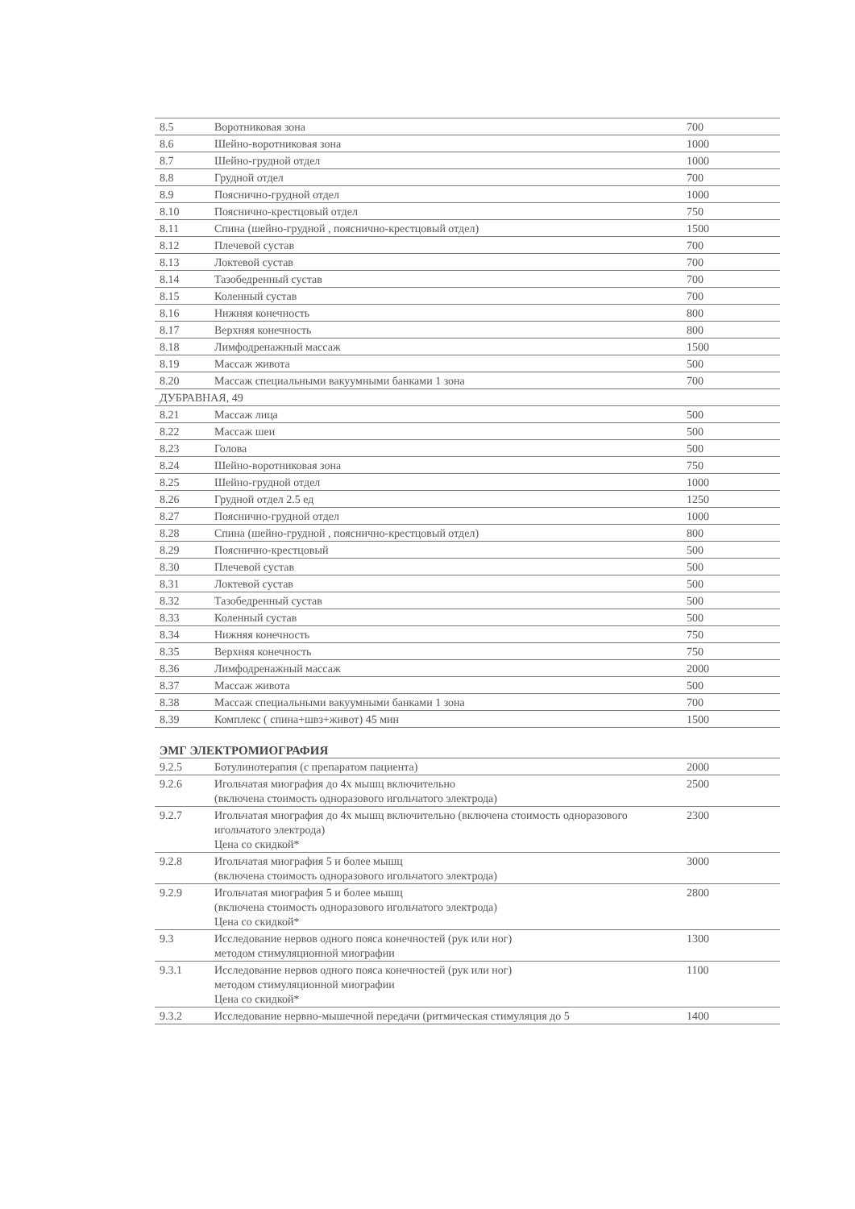| 8.5 | Воротниковая зона | 700 |
| 8.6 | Шейно-воротниковая зона | 1000 |
| 8.7 | Шейно-грудной отдел | 1000 |
| 8.8 | Грудной отдел | 700 |
| 8.9 | Пояснично-грудной отдел | 1000 |
| 8.10 | Пояснично-крестцовый отдел | 750 |
| 8.11 | Спина (шейно-грудной , пояснично-крестцовый отдел) | 1500 |
| 8.12 | Плечевой сустав | 700 |
| 8.13 | Локтевой сустав | 700 |
| 8.14 | Тазобедренный сустав | 700 |
| 8.15 | Коленный сустав | 700 |
| 8.16 | Нижняя конечность | 800 |
| 8.17 | Верхняя конечность | 800 |
| 8.18 | Лимфодренажный массаж | 1500 |
| 8.19 | Массаж живота | 500 |
| 8.20 | Массаж специальными вакуумными банками 1 зона | 700 |
| ДУБРАВНАЯ, 49 | | |
| 8.21 | Массаж лица | 500 |
| 8.22 | Массаж шеи | 500 |
| 8.23 | Голова | 500 |
| 8.24 | Шейно-воротниковая зона | 750 |
| 8.25 | Шейно-грудной отдел | 1000 |
| 8.26 | Грудной отдел 2.5 ед | 1250 |
| 8.27 | Пояснично-грудной отдел | 1000 |
| 8.28 | Спина (шейно-грудной , пояснично-крестцовый отдел) | 800 |
| 8.29 | Пояснично-крестцовый | 500 |
| 8.30 | Плечевой сустав | 500 |
| 8.31 | Локтевой сустав | 500 |
| 8.32 | Тазобедренный сустав | 500 |
| 8.33 | Коленный сустав | 500 |
| 8.34 | Нижняя конечность | 750 |
| 8.35 | Верхняя конечность | 750 |
| 8.36 | Лимфодренажный массаж | 2000 |
| 8.37 | Массаж живота | 500 |
| 8.38 | Массаж специальными вакуумными банками 1 зона | 700 |
| 8.39 | Комплекс ( спина+швз+живот) 45 мин | 1500 |
ЭМГ ЭЛЕКТРОМИОГРАФИЯ
| 9.2.5 | Ботулинотерапия (с препаратом пациента) | 2000 |
| 9.2.6 | Игольчатая миография до 4х мышц включительно (включена стоимость одноразового игольчатого электрода) | 2500 |
| 9.2.7 | Игольчатая миография до 4х мышц включительно (включена стоимость одноразового игольчатого электрода) Цена со скидкой* | 2300 |
| 9.2.8 | Игольчатая миография 5 и более мышц (включена стоимость одноразового игольчатого электрода) | 3000 |
| 9.2.9 | Игольчатая миография 5 и более мышц (включена стоимость одноразового игольчатого электрода) Цена со скидкой* | 2800 |
| 9.3 | Исследование нервов одного пояса конечностей (рук или ног) методом стимуляционной миографии | 1300 |
| 9.3.1 | Исследование нервов одного пояса конечностей (рук или ног) методом стимуляционной миографии Цена со скидкой* | 1100 |
| 9.3.2 | Исследование нервно-мышечной передачи (ритмическая стимуляция до 5 | 1400 |